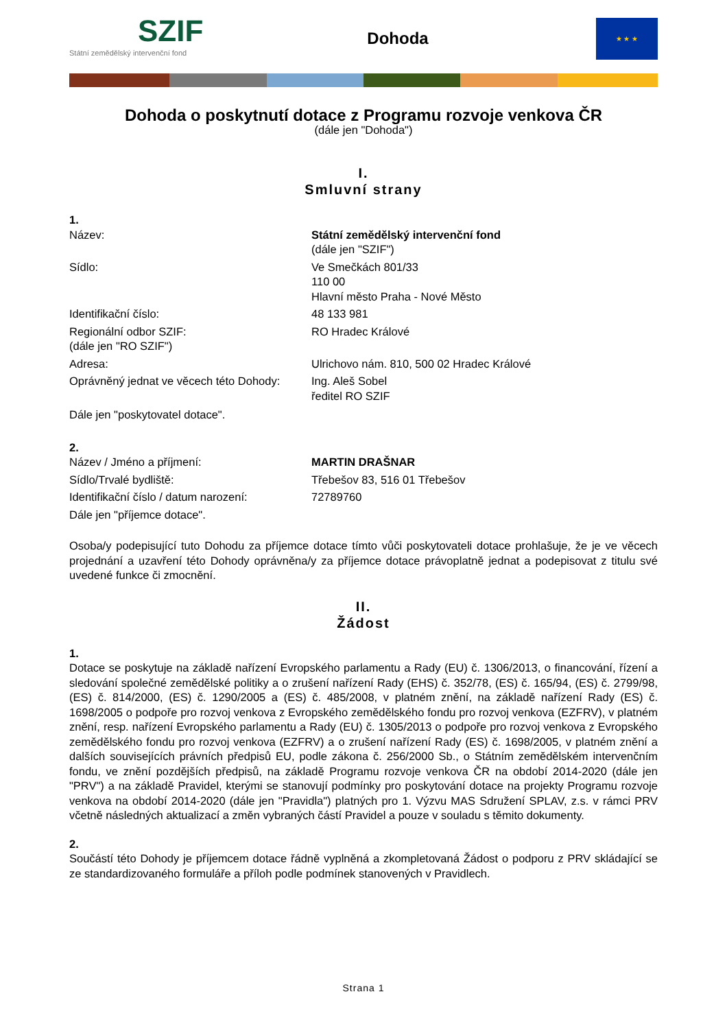SZIF
Státní zemědělský intervenční fond
Dohoda
★ ★ ★
Dohoda o poskytnutí dotace z Programu rozvoje venkova ČR
(dále jen "Dohoda")
I.
Smluvní strany
1.
Název: Státní zemědělský intervenční fond
(dále jen "SZIF")
Sídlo: Ve Smečkách 801/33
110 00
Hlavní město Praha - Nové Město
Identifikační číslo: 48 133 981
Regionální odbor SZIF:
(dále jen "RO SZIF")
RO Hradec Králové
Adresa: Ulrichovo nám. 810, 500 02 Hradec Králové
Oprávněný jednat ve věcech této Dohody:
Ing. Aleš Sobel
ředitel RO SZIF
Dále jen "poskytovatel dotace".
2.
Název / Jméno a příjmení: MARTIN DRAŠNAR
Sídlo/Trvalé bydliště: Třebešov 83, 516 01 Třebešov
Identifikační číslo / datum narození:
72789760
Dále jen "příjemce dotace".
Osoba/y podepisující tuto Dohodu za příjemce dotace tímto vůči poskytovateli dotace prohlašuje, že je ve věcech projednání a uzavření této Dohody oprávněna/y za příjemce dotace právoplatně jednat a podepisovat z titulu své uvedené funkce či zmocnění.
II.
Žádost
1.
Dotace se poskytuje na základě nařízení Evropského parlamentu a Rady (EU) č. 1306/2013, o financování, řízení a sledování společné zemědělské politiky a o zrušení nařízení Rady (EHS) č. 352/78, (ES) č. 165/94, (ES) č. 2799/98, (ES) č. 814/2000, (ES) č. 1290/2005 a (ES) č. 485/2008, v platném znění, na základě nařízení Rady (ES) č. 1698/2005 o podpoře pro rozvoj venkova z Evropského zemědělského fondu pro rozvoj venkova (EZFRV), v platném znění, resp. nařízení Evropského parlamentu a Rady (EU) č. 1305/2013 o podpoře pro rozvoj venkova z Evropského zemědělského fondu pro rozvoj venkova (EZFRV) a o zrušení nařízení Rady (ES) č. 1698/2005, v platném znění a dalších souvisejících právních předpisů EU, podle zákona č. 256/2000 Sb., o Státním zemědělském intervenčním fondu, ve znění pozdějších předpisů, na základě Programu rozvoje venkova ČR na období 2014-2020 (dále jen "PRV") a na základě Pravidel, kterými se stanovují podmínky pro poskytování dotace na projekty Programu rozvoje venkova na období 2014-2020 (dále jen "Pravidla") platných pro 1. Výzvu MAS Sdružení SPLAV, z.s. v rámci PRV včetně následných aktualizací a změn vybraných částí Pravidel a pouze v souladu s těmito dokumenty.
2.
Součástí této Dohody je příjemcem dotace řádně vyplněná a zkompletovaná Žádost o podporu z PRV skládající se ze standardizovaného formuláře a příloh podle podmínek stanovených v Pravidlech.
Strana 1